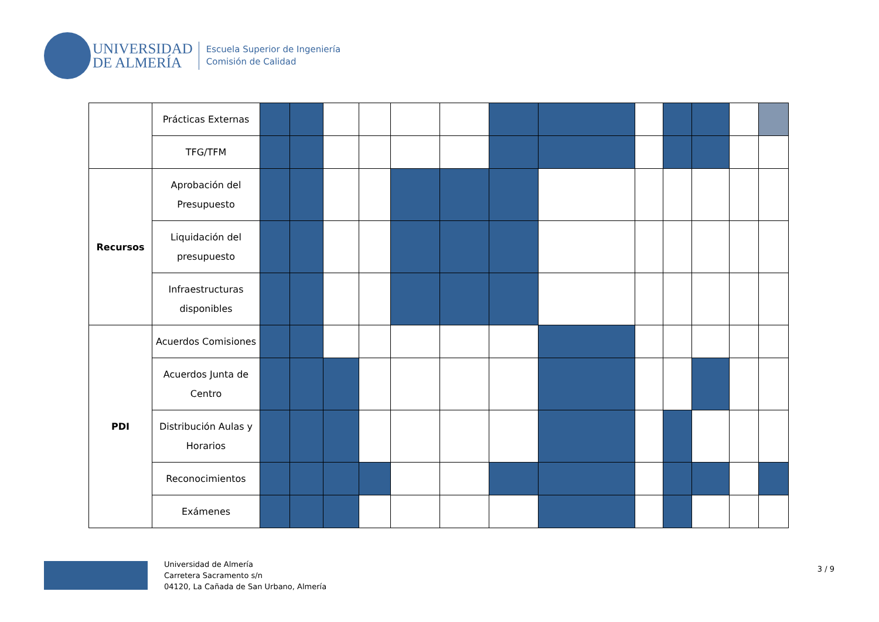UNIVERSIDAD
DE ALMERÍA
Escuela Superior de Ingeniería
Comisión de Calidad
| | Prácticas Externas | | | | | | | | | | | | | |
| | TFG/TFM | | | | | | | | | | | | | |
| Recursos | Aprobación del Presupuesto | | | | | | | | | | | | | |
| | Liquidación del presupuesto | | | | | | | | | | | | | |
| | Infraestructuras disponibles | | | | | | | | | | | | | |
| PDI | Acuerdos Comisiones | | | | | | | | | | | | | |
| | Acuerdos Junta de Centro | | | | | | | | | | | | | |
| | Distribución Aulas y Horarios | | | | | | | | | | | | | |
| | Reconocimientos | | | | | | | | | | | | | |
| | Exámenes | | | | | | | | | | | | | |
Universidad de Almería
Carretera Sacramento s/n
04120, La Cañada de San Urbano, Almería
3 / 9